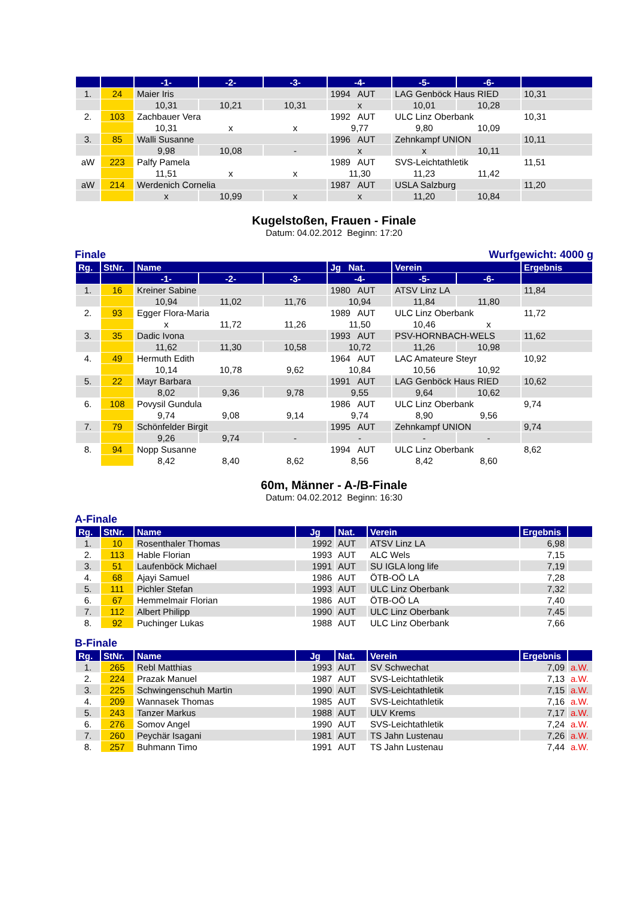| | | -1- | -2- | -3- | -4- | -5- | -6- | |
| --- | --- | --- | --- | --- | --- | --- | --- | --- |
| 1. | 24 | Maier Iris | | | 1994 AUT | LAG Genböck Haus RIED | | 10,31 |
| | | 10,31 | 10,21 | 10,31 | x | 10,01 | 10,28 | |
| 2. | 103 | Zachbauer Vera | | | 1992 AUT | ULC Linz Oberbank | | 10,31 |
| | | 10,31 | x | x | 9,77 | 9,80 | 10,09 | |
| 3. | 85 | Walli Susanne | | | 1996 AUT | Zehnkampf UNION | | 10,11 |
| | | 9,98 | 10,08 | - | x | x | 10,11 | |
| aW | 223 | Palfy Pamela | | | 1989 AUT | SVS-Leichtathletik | | 11,51 |
| | | 11,51 | x | x | 11,30 | 11,23 | 11,42 | |
| aW | 214 | Werdenich Cornelia | | | 1987 AUT | USLA Salzburg | | 11,20 |
| | | x | 10,99 | x | x | 11,20 | 10,84 | |
Kugelstoßen, Frauen - Finale
Datum: 04.02.2012 Beginn: 17:20
Finale Wurfgewicht: 4000 g
| Rg. | StNr. | Name | | | Jg Nat. | Verein | | Ergebnis |
| --- | --- | --- | --- | --- | --- | --- | --- | --- |
| | | -1- | -2- | -3- | -4- | -5- | -6- | |
| 1. | 16 | Kreiner Sabine | | | 1980 AUT | ATSV Linz LA | | 11,84 |
| | | 10,94 | 11,02 | 11,76 | 10,94 | 11,84 | 11,80 | |
| 2. | 93 | Egger Flora-Maria | | | 1989 AUT | ULC Linz Oberbank | | 11,72 |
| | | x | 11,72 | 11,26 | 11,50 | 10,46 | x | |
| 3. | 35 | Dadic Ivona | | | 1993 AUT | PSV-HORNBACH-WELS | | 11,62 |
| | | 11,62 | 11,30 | 10,58 | 10,72 | 11,26 | 10,98 | |
| 4. | 49 | Hermuth Edith | | | 1964 AUT | LAC Amateure Steyr | | 10,92 |
| | | 10,14 | 10,78 | 9,62 | 10,84 | 10,56 | 10,92 | |
| 5. | 22 | Mayr Barbara | | | 1991 AUT | LAG Genböck Haus RIED | | 10,62 |
| | | 8,02 | 9,36 | 9,78 | 9,55 | 9,64 | 10,62 | |
| 6. | 108 | Povysil Gundula | | | 1986 AUT | ULC Linz Oberbank | | 9,74 |
| | | 9,74 | 9,08 | 9,14 | 9,74 | 8,90 | 9,56 | |
| 7. | 79 | Schönfelder Birgit | | | 1995 AUT | Zehnkampf UNION | | 9,74 |
| | | 9,26 | 9,74 | - | - | - | - | |
| 8. | 94 | Nopp Susanne | | | 1994 AUT | ULC Linz Oberbank | | 8,62 |
| | | 8,42 | 8,40 | 8,62 | 8,56 | 8,42 | 8,60 | |
60m, Männer - A-/B-Finale
Datum: 04.02.2012 Beginn: 16:30
A-Finale
| Rg. | StNr. | Name | Jg | Nat. | Verein | Ergebnis | |
| --- | --- | --- | --- | --- | --- | --- | --- |
| 1. | 10 | Rosenthaler Thomas | 1992 | AUT | ATSV Linz LA | 6,98 | |
| 2. | 113 | Hable Florian | 1993 | AUT | ALC Wels | 7,15 | |
| 3. | 51 | Laufenböck Michael | 1991 | AUT | SU IGLA long life | 7,19 | |
| 4. | 68 | Ajayi Samuel | 1986 | AUT | ÖTB-OÖ LA | 7,28 | |
| 5. | 111 | Pichler Stefan | 1993 | AUT | ULC Linz Oberbank | 7,32 | |
| 6. | 67 | Hemmelmair Florian | 1986 | AUT | ÖTB-OÖ LA | 7,40 | |
| 7. | 112 | Albert Philipp | 1990 | AUT | ULC Linz Oberbank | 7,45 | |
| 8. | 92 | Puchinger Lukas | 1988 | AUT | ULC Linz Oberbank | 7,66 | |
B-Finale
| Rg. | StNr. | Name | Jg | Nat. | Verein | Ergebnis | |
| --- | --- | --- | --- | --- | --- | --- | --- |
| 1. | 265 | Rebl Matthias | 1993 | AUT | SV Schwechat | 7,09 | a.W. |
| 2. | 224 | Prazak Manuel | 1987 | AUT | SVS-Leichtathletik | 7,13 | a.W. |
| 3. | 225 | Schwingenschuh Martin | 1990 | AUT | SVS-Leichtathletik | 7,15 | a.W. |
| 4. | 209 | Wannasek Thomas | 1985 | AUT | SVS-Leichtathletik | 7,16 | a.W. |
| 5. | 243 | Tanzer Markus | 1988 | AUT | ULV Krems | 7,17 | a.W. |
| 6. | 276 | Somov Angel | 1990 | AUT | SVS-Leichtathletik | 7,24 | a.W. |
| 7. | 260 | Peychär Isagani | 1981 | AUT | TS Jahn Lustenau | 7,26 | a.W. |
| 8. | 257 | Buhmann Timo | 1991 | AUT | TS Jahn Lustenau | 7,44 | a.W. |